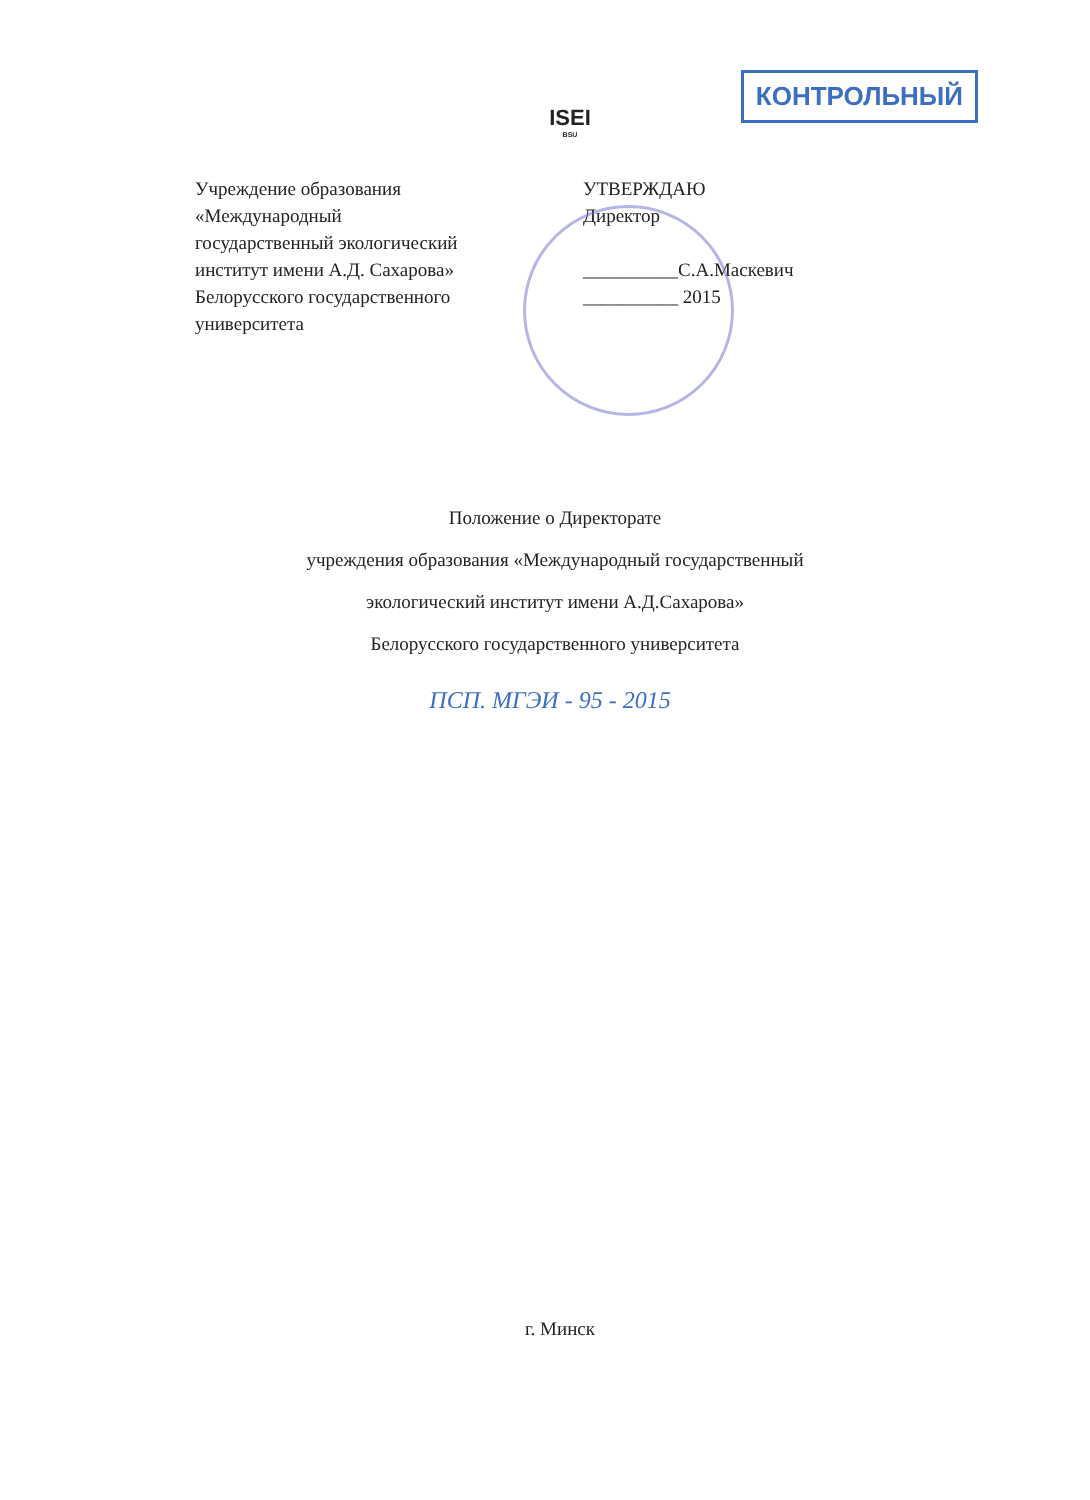ISEI
BSU
КОНТРОЛЬНЫЙ
Учреждение образования «Международный государственный экологический институт имени А.Д. Сахарова» Белорусского государственного университета
УТВЕРЖДАЮ
Директор
__________С.А.Маскевич
__________ 2015
Положение о Директорате
учреждения образования «Международный государственный
экологический институт имени А.Д.Сахарова»
Белорусского государственного университета
ПСП. МГЭИ - 95 - 2015
г. Минск